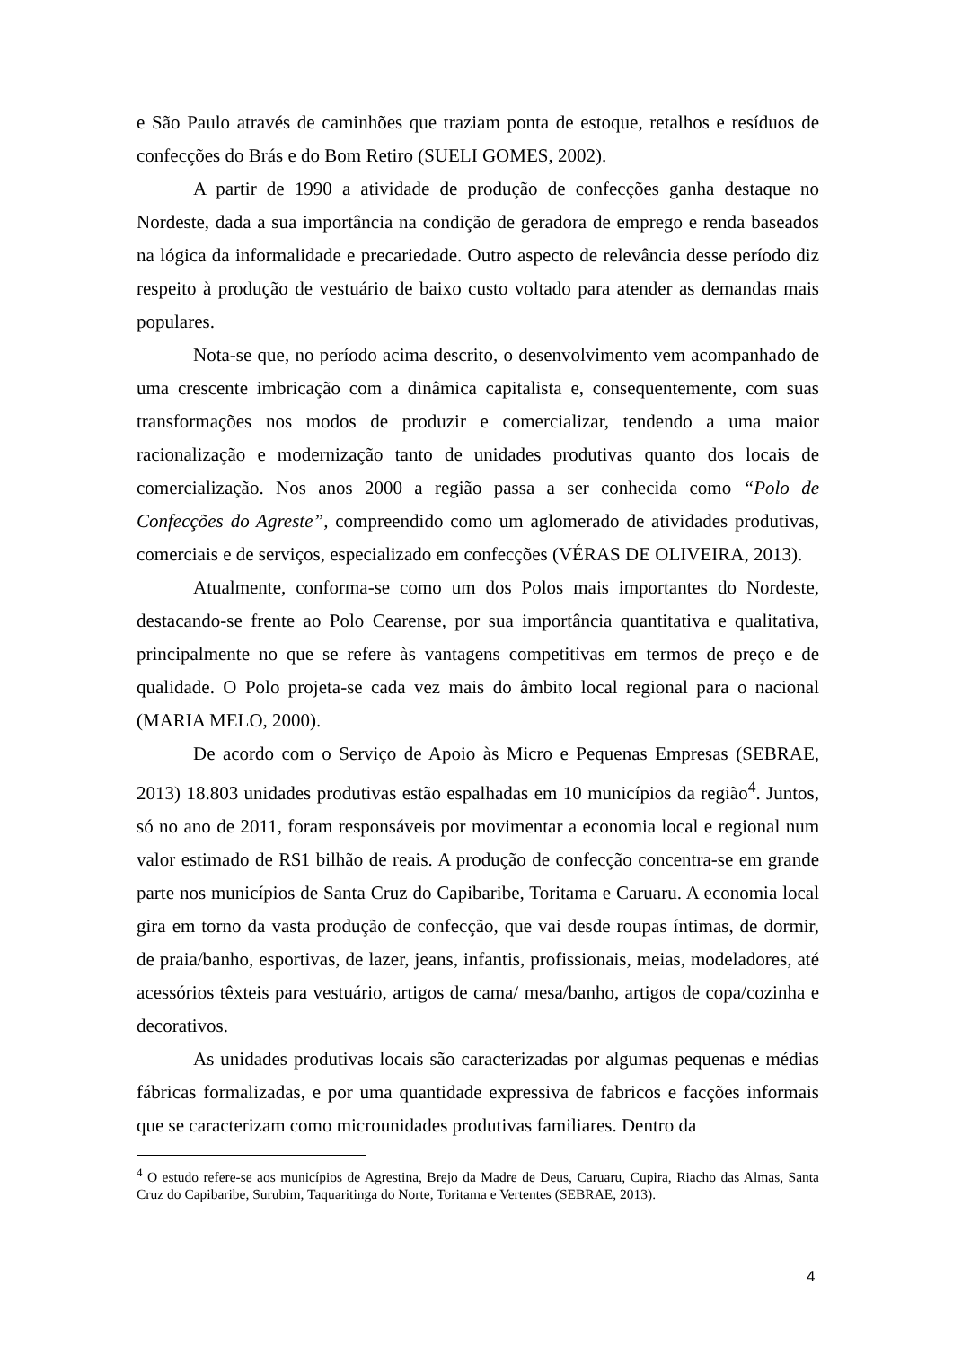e São Paulo através de caminhões que traziam ponta de estoque, retalhos e resíduos de confecções do Brás e do Bom Retiro (SUELI GOMES, 2002).
A partir de 1990 a atividade de produção de confecções ganha destaque no Nordeste, dada a sua importância na condição de geradora de emprego e renda baseados na lógica da informalidade e precariedade. Outro aspecto de relevância desse período diz respeito à produção de vestuário de baixo custo voltado para atender as demandas mais populares.
Nota-se que, no período acima descrito, o desenvolvimento vem acompanhado de uma crescente imbricação com a dinâmica capitalista e, consequentemente, com suas transformações nos modos de produzir e comercializar, tendendo a uma maior racionalização e modernização tanto de unidades produtivas quanto dos locais de comercialização. Nos anos 2000 a região passa a ser conhecida como “Polo de Confecções do Agreste”, compreendido como um aglomerado de atividades produtivas, comerciais e de serviços, especializado em confecções (VÉRAS DE OLIVEIRA, 2013).
Atualmente, conforma-se como um dos Polos mais importantes do Nordeste, destacando-se frente ao Polo Cearense, por sua importância quantitativa e qualitativa, principalmente no que se refere às vantagens competitivas em termos de preço e de qualidade. O Polo projeta-se cada vez mais do âmbito local regional para o nacional (MARIA MELO, 2000).
De acordo com o Serviço de Apoio às Micro e Pequenas Empresas (SEBRAE, 2013) 18.803 unidades produtivas estão espalhadas em 10 municípios da região<sup>4</sup>. Juntos, só no ano de 2011, foram responsáveis por movimentar a economia local e regional num valor estimado de R$1 bilhão de reais. A produção de confecção concentra-se em grande parte nos municípios de Santa Cruz do Capibaribe, Toritama e Caruaru. A economia local gira em torno da vasta produção de confecção, que vai desde roupas íntimas, de dormir, de praia/banho, esportivas, de lazer, jeans, infantis, profissionais, meias, modeladores, até acessórios têxteis para vestuário, artigos de cama/ mesa/banho, artigos de copa/cozinha e decorativos.
As unidades produtivas locais são caracterizadas por algumas pequenas e médias fábricas formalizadas, e por uma quantidade expressiva de fabricos e facções informais que se caracterizam como microunidades produtivas familiares. Dentro da
<sup>4</sup> O estudo refere-se aos municípios de Agrestina, Brejo da Madre de Deus, Caruaru, Cupira, Riacho das Almas, Santa Cruz do Capibaribe, Surubim, Taquaritinga do Norte, Toritama e Vertentes (SEBRAE, 2013).
4